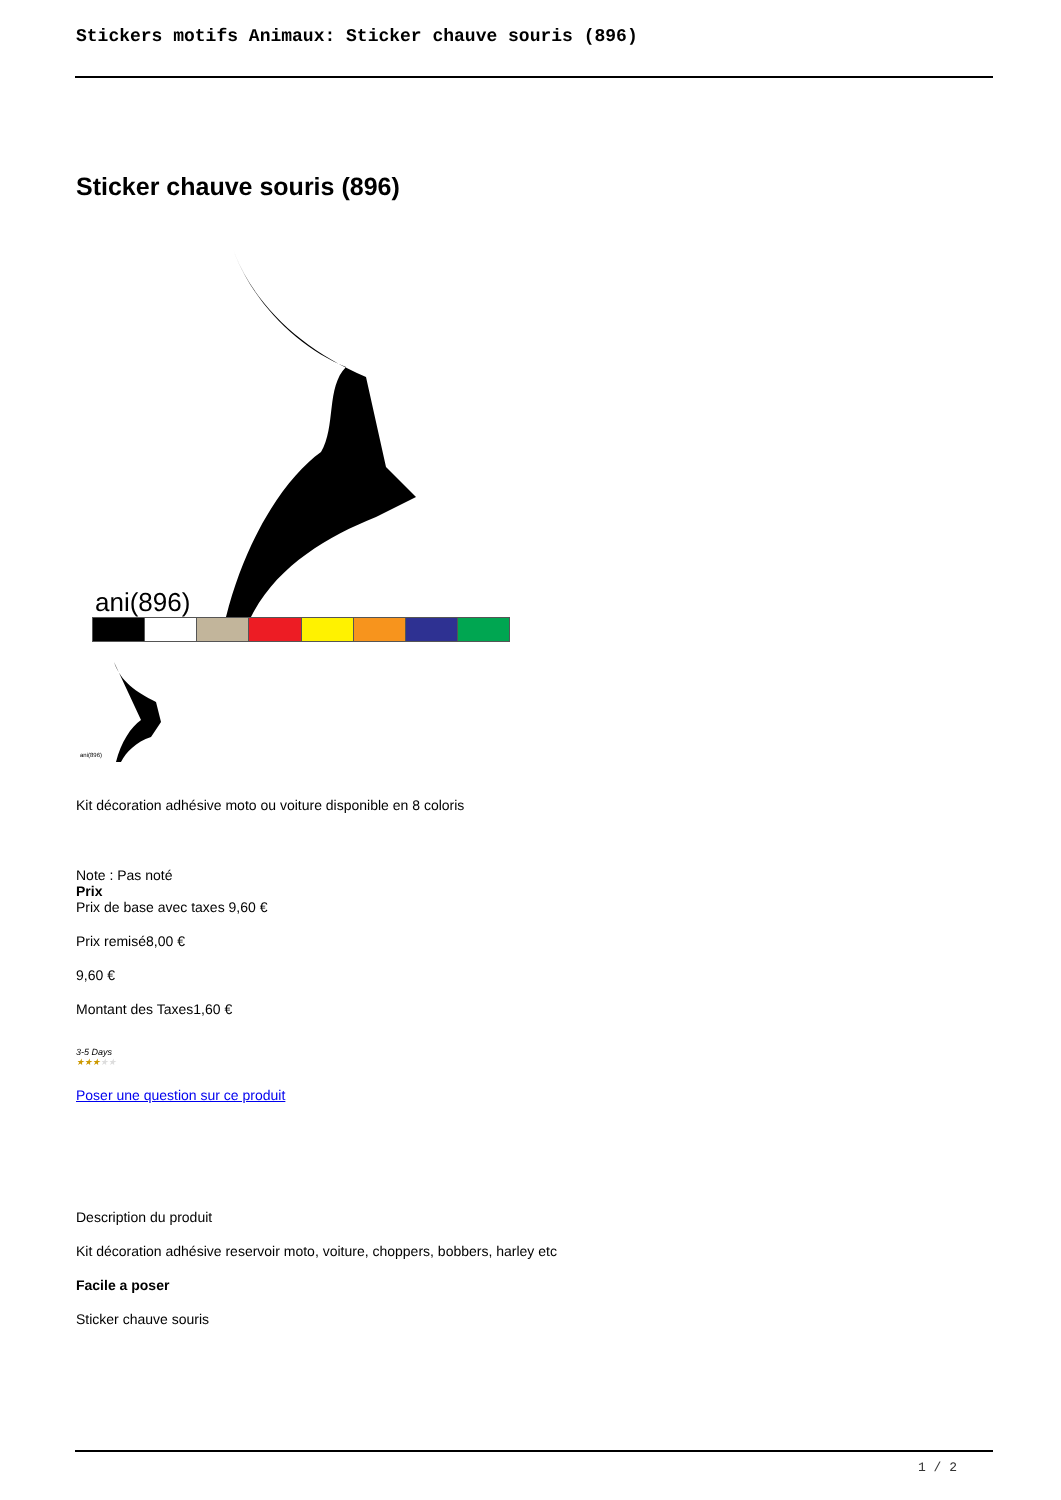Stickers motifs Animaux: Sticker chauve souris (896)
Sticker chauve souris (896)
ani(896)
ani(896)
Kit décoration adhésive moto ou voiture disponible en 8 coloris
Note : Pas noté
Prix
Prix de base avec taxes 9,60 €
Prix remisé8,00 €
9,60 €
Montant des Taxes1,60 €
3-5 Days
★★★★★
Poser une question sur ce produit
Description du produit
Kit décoration adhésive reservoir moto, voiture, choppers, bobbers, harley etc
Facile a poser
Sticker chauve souris
1 / 2